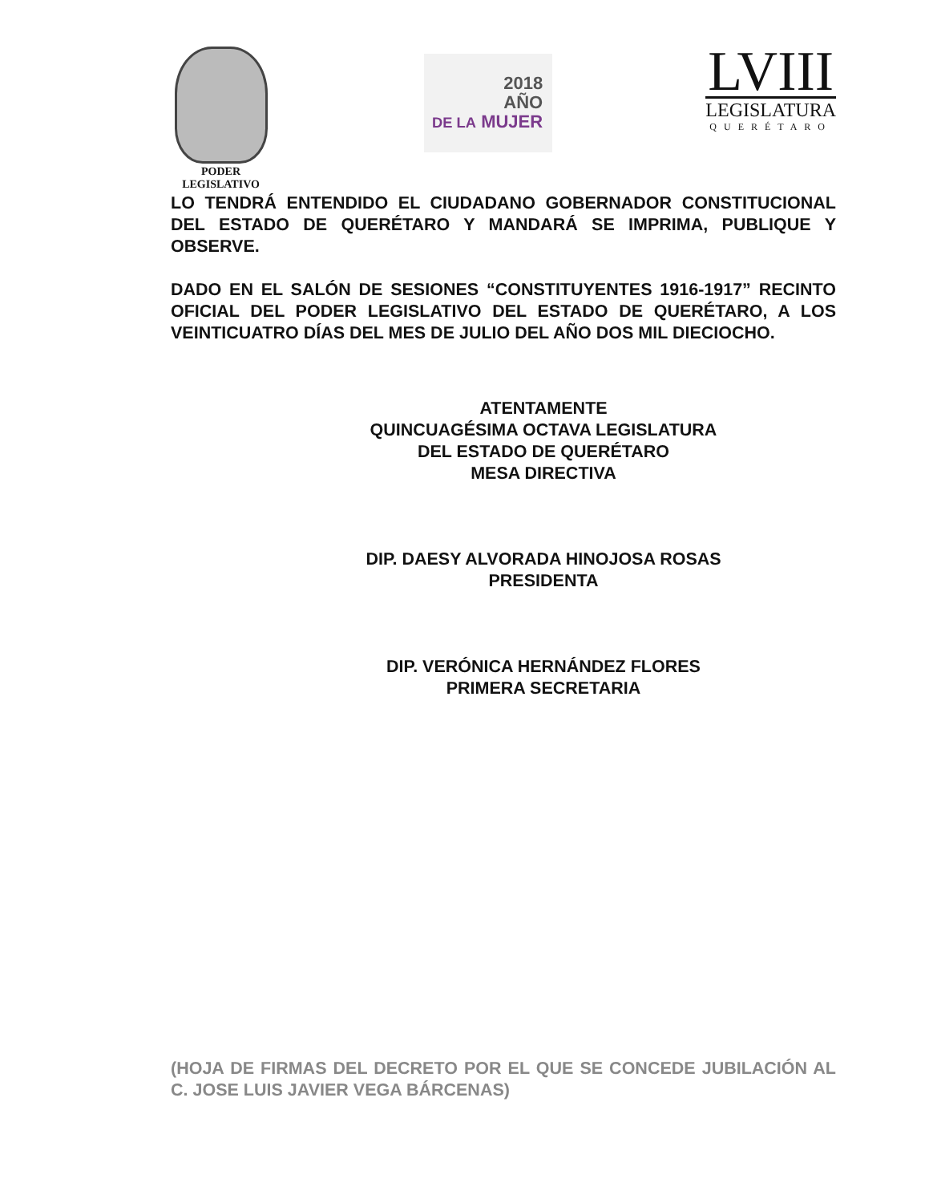PODER
LEGISLATIVO
2018
AÑO
DE LA MUJER
LVIII
LEGISLATURA
QUERÉTARO
LO TENDRÁ ENTENDIDO EL CIUDADANO GOBERNADOR CONSTITUCIONAL DEL ESTADO DE QUERÉTARO Y MANDARÁ SE IMPRIMA, PUBLIQUE Y OBSERVE.
DADO EN EL SALÓN DE SESIONES “CONSTITUYENTES 1916-1917” RECINTO OFICIAL DEL PODER LEGISLATIVO DEL ESTADO DE QUERÉTARO, A LOS VEINTICUATRO DÍAS DEL MES DE JULIO DEL AÑO DOS MIL DIECIOCHO.
ATENTAMENTE
QUINCUAGÉSIMA OCTAVA LEGISLATURA
DEL ESTADO DE QUERÉTARO
MESA DIRECTIVA
DIP. DAESY ALVORADA HINOJOSA ROSAS
PRESIDENTA
DIP. VERÓNICA HERNÁNDEZ FLORES
PRIMERA SECRETARIA
(HOJA DE FIRMAS DEL DECRETO POR EL QUE SE CONCEDE JUBILACIÓN AL C. JOSE LUIS JAVIER VEGA BÁRCENAS)